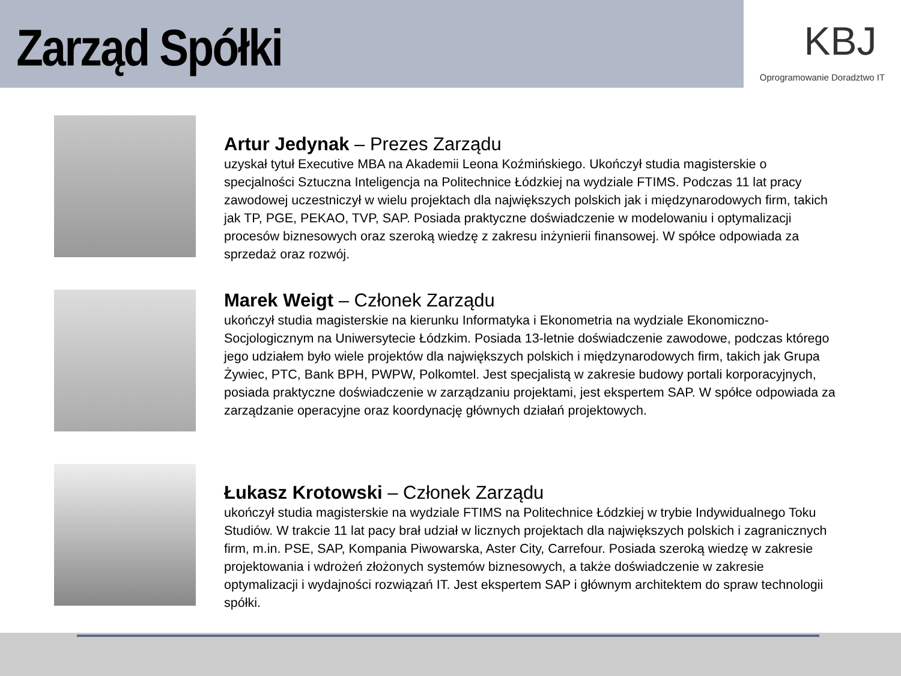Zarząd Spółki
KBJ
Oprogramowanie Doradztwo IT
Artur Jedynak – Prezes Zarządu
uzyskał tytuł Executive MBA na Akademii Leona Koźmińskiego. Ukończył studia magisterskie o specjalności Sztuczna Inteligencja na Politechnice Łódzkiej na wydziale FTIMS. Podczas 11 lat pracy zawodowej uczestniczył w wielu projektach dla największych polskich jak i międzynarodowych firm, takich jak TP, PGE, PEKAO, TVP, SAP. Posiada praktyczne doświadczenie w modelowaniu i optymalizacji procesów biznesowych oraz szeroką wiedzę z zakresu inżynierii finansowej. W spółce odpowiada za sprzedaż oraz rozwój.
Marek Weigt – Członek Zarządu
ukończył studia magisterskie na kierunku Informatyka i Ekonometria na wydziale Ekonomiczno-Socjologicznym na Uniwersytecie Łódzkim. Posiada 13-letnie doświadczenie zawodowe, podczas którego jego udziałem było wiele projektów dla największych polskich i międzynarodowych firm, takich jak Grupa Żywiec, PTC, Bank BPH, PWPW, Polkomtel. Jest specjalistą w zakresie budowy portali korporacyjnych, posiada praktyczne doświadczenie w zarządzaniu projektami, jest ekspertem SAP. W spółce odpowiada za zarządzanie operacyjne oraz koordynację głównych działań projektowych.
Łukasz Krotowski – Członek Zarządu
ukończył studia magisterskie na wydziale FTIMS na Politechnice Łódzkiej w trybie Indywidualnego Toku Studiów. W trakcie 11 lat pacy brał udział w licznych projektach dla największych polskich i zagranicznych firm, m.in. PSE, SAP, Kompania Piwowarska, Aster City, Carrefour. Posiada szeroką wiedzę w zakresie projektowania i wdrożeń złożonych systemów biznesowych, a także doświadczenie w zakresie optymalizacji i wydajności rozwiązań IT. Jest ekspertem SAP i głównym architektem do spraw technologii spółki.